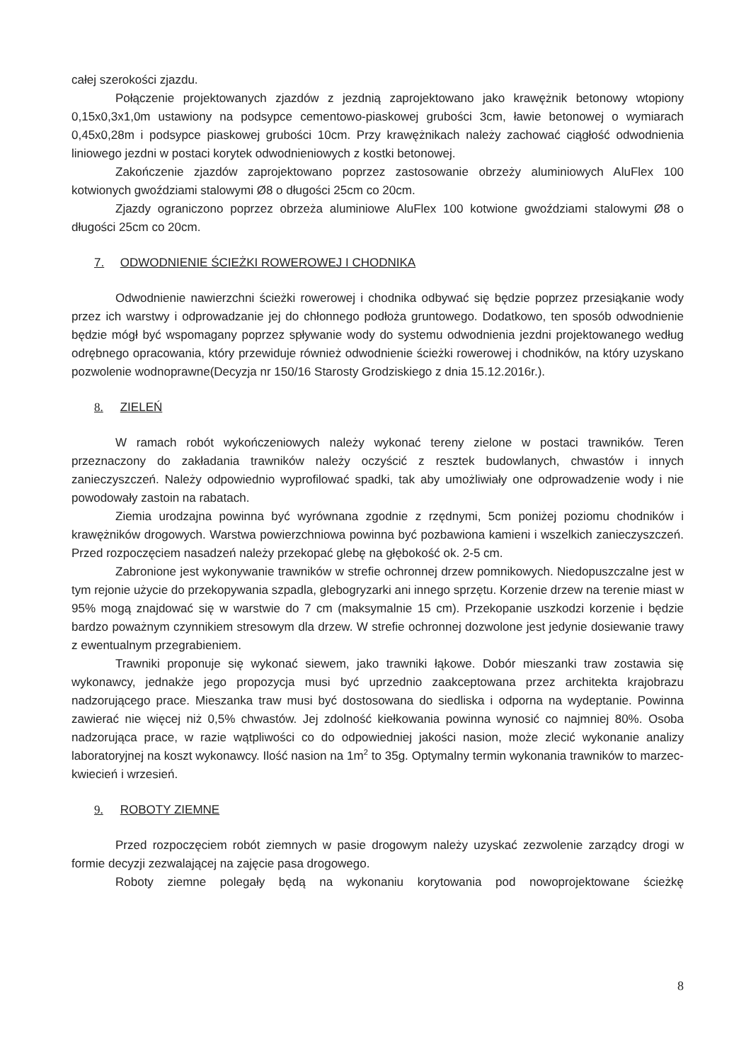całej szerokości zjazdu.
Połączenie projektowanych zjazdów z jezdnią zaprojektowano jako krawężnik betonowy wtopiony 0,15x0,3x1,0m ustawiony na podsypce cementowo-piaskowej grubości 3cm, ławie betonowej o wymiarach 0,45x0,28m i podsypce piaskowej grubości 10cm. Przy krawężnikach należy zachować ciągłość odwodnienia liniowego jezdni w postaci korytek odwodnieniowych z kostki betonowej.
Zakończenie zjazdów zaprojektowano poprzez zastosowanie obrzeży aluminiowych AluFlex 100 kotwionych gwoździami stalowymi Ø8 o długości 25cm co 20cm.
Zjazdy ograniczono poprzez obrzeża aluminiowe AluFlex 100 kotwione gwoździami stalowymi Ø8 o długości 25cm co 20cm.
7. ODWODNIENIE ŚCIEŻKI ROWEROWEJ I CHODNIKA
Odwodnienie nawierzchni ścieżki rowerowej i chodnika odbywać się będzie poprzez przesiąkanie wody przez ich warstwy i odprowadzanie jej do chłonnego podłoża gruntowego. Dodatkowo, ten sposób odwodnienie będzie mógł być wspomagany poprzez spływanie wody do systemu odwodnienia jezdni projektowanego według odrębnego opracowania, który przewiduje również odwodnienie ścieżki rowerowej i chodników, na który uzyskano pozwolenie wodnoprawne(Decyzja nr 150/16 Starosty Grodziskiego z dnia 15.12.2016r.).
8. ZIELEŃ
W ramach robót wykończeniowych należy wykonać tereny zielone w postaci trawników. Teren przeznaczony do zakładania trawników należy oczyścić z resztek budowlanych, chwastów i innych zanieczyszczeń. Należy odpowiednio wyprofilować spadki, tak aby umożliwiały one odprowadzenie wody i nie powodowały zastoin na rabatach.
Ziemia urodzajna powinna być wyrównana zgodnie z rzędnymi, 5cm poniżej poziomu chodników i krawężników drogowych. Warstwa powierzchniowa powinna być pozbawiona kamieni i wszelkich zanieczyszczeń. Przed rozpoczęciem nasadzeń należy przekopać glebę na głębokość ok. 2-5 cm.
Zabronione jest wykonywanie trawników w strefie ochronnej drzew pomnikowych. Niedopuszczalne jest w tym rejonie użycie do przekopywania szpadla, glebogryzarki ani innego sprzętu. Korzenie drzew na terenie miast w 95% mogą znajdować się w warstwie do 7 cm (maksymalnie 15 cm). Przekopanie uszkodzi korzenie i będzie bardzo poważnym czynnikiem stresowym dla drzew. W strefie ochronnej dozwolone jest jedynie dosiewanie trawy z ewentualnym przegrabieniem.
Trawniki proponuje się wykonać siewem, jako trawniki łąkowe. Dobór mieszanki traw zostawia się wykonawcy, jednakże jego propozycja musi być uprzednio zaakceptowana przez architekta krajobrazu nadzorującego prace. Mieszanka traw musi być dostosowana do siedliska i odporna na wydeptanie. Powinna zawierać nie więcej niż 0,5% chwastów. Jej zdolność kiełkowania powinna wynosić co najmniej 80%. Osoba nadzorująca prace, w razie wątpliwości co do odpowiedniej jakości nasion, może zlecić wykonanie analizy laboratoryjnej na koszt wykonawcy. Ilość nasion na 1m<sup>2</sup> to 35g. Optymalny termin wykonania trawników to marzec-kwiecień i wrzesień.
9. ROBOTY ZIEMNE
Przed rozpoczęciem robót ziemnych w pasie drogowym należy uzyskać zezwolenie zarządcy drogi w formie decyzji zezwalającej na zajęcie pasa drogowego.
Roboty ziemne polegały będą na wykonaniu korytowania pod nowoprojektowane ścieżkę
8